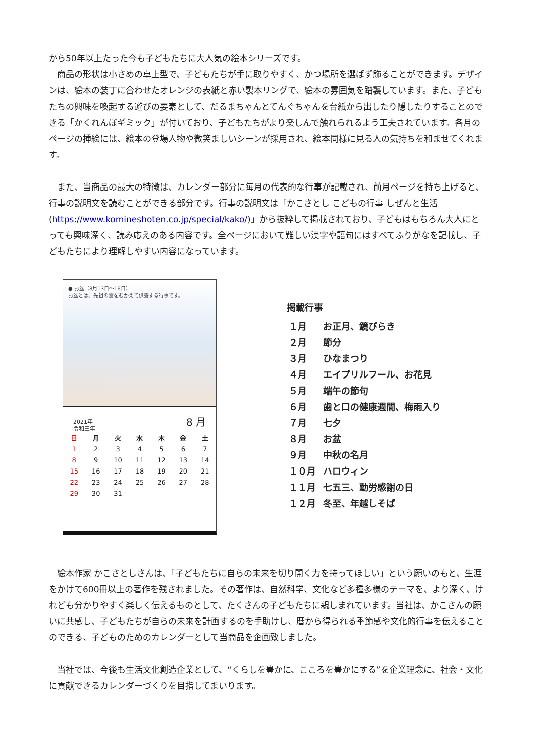から50年以上たった今も子どもたちに大人気の絵本シリーズです。
　商品の形状は小さめの卓上型で、子どもたちが手に取りやすく、かつ場所を選ばず飾ることができます。デザインは、絵本の装丁に合わせたオレンジの表紙と赤い製本リングで、絵本の雰囲気を踏襲しています。また、子どもたちの興味を喚起する遊びの要素として、だるまちゃんとてんぐちゃんを台紙から出したり隠したりすることのできる「かくれんぼギミック」が付いており、子どもたちがより楽しんで触れられるよう工夫されています。各月のページの挿絵には、絵本の登場人物や微笑ましいシーンが採用され、絵本同様に見る人の気持ちを和ませてくれます。
　また、当商品の最大の特徴は、カレンダー部分に毎月の代表的な行事が記載され、前月ページを持ち上げると、行事の説明文を読むことができる部分です。行事の説明文は「かこさとし こどもの行事 しぜんと生活(https://www.komineshoten.co.jp/special/kako/)」から抜粋して掲載されており、子どもはもちろん大人にとっても興味深く、読み応えのある内容です。全ページにおいて難しい漢字や語句にはすべてふりがなを記載し、子どもたちにより理解しやすい内容になっています。
● お盆（8月13日～16日）
お盆とは、先祖の霊をむかえて供養する行事です。
2021年
令和三年 8 月
| 日 | 月 | 火 | 水 | 木 | 金 | 土 |
| --- | --- | --- | --- | --- | --- | --- |
| 1 | 2 | 3 | 4 | 5 | 6 | 7 |
| 8 | 9 | 10 | 11 | 12 | 13 | 14 |
| 15 | 16 | 17 | 18 | 19 | 20 | 21 |
| 22 | 23 | 24 | 25 | 26 | 27 | 28 |
| 29 | 30 | 31 | | | | |
掲載行事
| １月 | お正月、鏡びらき |
| ２月 | 節分 |
| ３月 | ひなまつり |
| ４月 | エイプリルフール、お花見 |
| ５月 | 端午の節句 |
| ６月 | 歯と口の健康週間、梅雨入り |
| ７月 | 七夕 |
| ８月 | お盆 |
| ９月 | 中秋の名月 |
| １０月 | ハロウィン |
| １１月 | 七五三、勤労感謝の日 |
| １２月 | 冬至、年越しそば |
　絵本作家 かこさとしさんは、「子どもたちに自らの未来を切り開く力を持ってほしい」という願いのもと、生涯をかけて600冊以上の著作を残されました。その著作は、自然科学、文化など多種多様のテーマを、より深く、けれども分かりやすく楽しく伝えるものとして、たくさんの子どもたちに親しまれています。当社は、かこさんの願いに共感し、子どもたちが自らの未来を計画するのを手助けし、暦から得られる季節感や文化的行事を伝えることのできる、子どものためのカレンダーとして当商品を企画致しました。
　当社では、今後も生活文化創造企業として、“くらしを豊かに、こころを豊かにする”を企業理念に、社会・文化に貢献できるカレンダーづくりを目指してまいります。